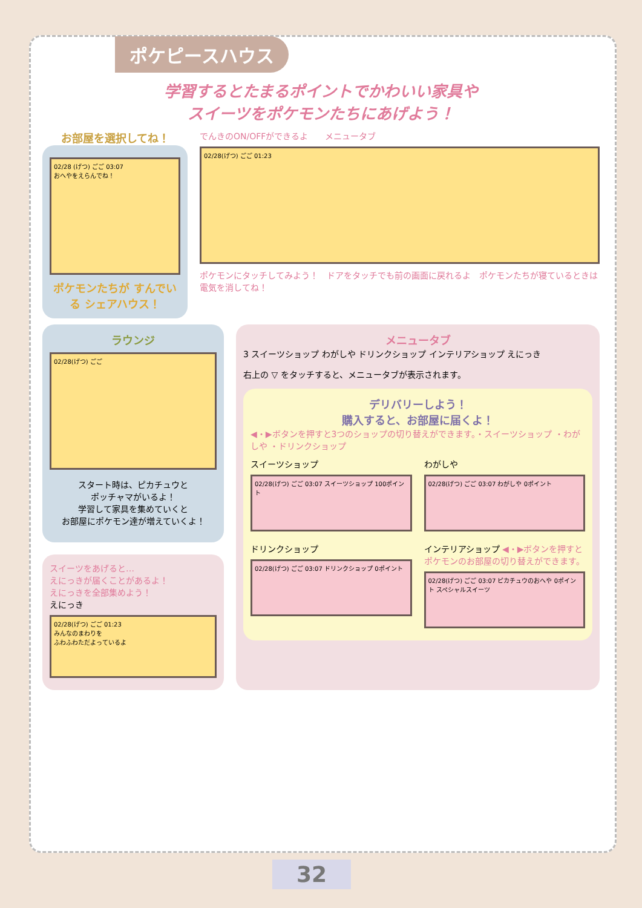ポケピースハウス
学習するとたまるポイントでかわいい家具や
スイーツをポケモンたちにあげよう！
お部屋を選択してね！
02/28 (げつ) ごご 03:07
おへやをえらんでね！
ポケモンたちが すんでいる シェアハウス！
でんきのON/OFFができるよ　　メニュータブ
02/28(げつ) ごご 01:23
ポケモンにタッチしてみよう！　ドアをタッチでも前の画面に戻れるよ　ポケモンたちが寝ているときは電気を消してね！
ラウンジ
02/28(げつ) ごご
スタート時は、ピカチュウと
ポッチャマがいるよ！
学習して家具を集めていくと
お部屋にポケモン達が増えていくよ！
スイーツをあげると…
えにっきが届くことがあるよ！
えにっきを全部集めよう！
えにっき
02/28(げつ) ごご 01:23
みんなのまわりを
ふわふわただよっているよ
メニュータブ
3 スイーツショップ わがしや ドリンクショップ インテリアショップ えにっき
右上の ▽ をタッチすると、メニュータブが表示されます。
デリバリーしよう！
購入すると、お部屋に届くよ！
◀・▶ボタンを押すと3つのショップの切り替えができます。・スイーツショップ ・わがしや ・ドリンクショップ
スイーツショップ
02/28(げつ) ごご 03:07 スイーツショップ 100ポイント
わがしや
02/28(げつ) ごご 03:07 わがしや 0ポイント
ドリンクショップ
02/28(げつ) ごご 03:07 ドリンクショップ 0ポイント
インテリアショップ ◀・▶ボタンを押すとポケモンのお部屋の切り替えができます。
02/28(げつ) ごご 03:07 ピカチュウのおへや 0ポイント スペシャルスイーツ
32